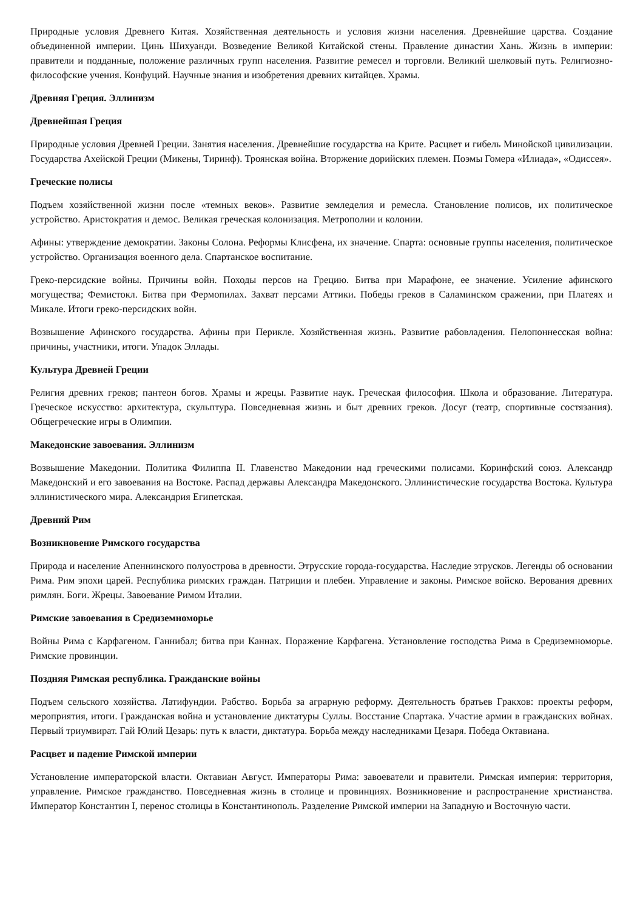Природные условия Древнего Китая. Хозяйственная деятельность и условия жизни населения. Древнейшие царства. Создание объединенной империи. Цинь Шихуанди. Возведение Великой Китайской стены. Правление династии Хань. Жизнь в империи: правители и подданные, положение различных групп населения. Развитие ремесел и торговли. Великий шелковый путь. Религиозно-философские учения. Конфуций. Научные знания и изобретения древних китайцев. Храмы.
Древняя Греция. Эллинизм
Древнейшая Греция
Природные условия Древней Греции. Занятия населения. Древнейшие государства на Крите. Расцвет и гибель Минойской цивилизации. Государства Ахейской Греции (Микены, Тиринф). Троянская война. Вторжение дорийских племен. Поэмы Гомера «Илиада», «Одиссея».
Греческие полисы
Подъем хозяйственной жизни после «темных веков». Развитие земледелия и ремесла. Становление полисов, их политическое устройство. Аристократия и демос. Великая греческая колонизация. Метрополии и колонии.
Афины: утверждение демократии. Законы Солона. Реформы Клисфена, их значение. Спарта: основные группы населения, политическое устройство. Организация военного дела. Спартанское воспитание.
Греко-персидские войны. Причины войн. Походы персов на Грецию. Битва при Марафоне, ее значение. Усиление афинского могущества; Фемистокл. Битва при Фермопилах. Захват персами Аттики. Победы греков в Саламинском сражении, при Платеях и Микале. Итоги греко-персидских войн.
Возвышение Афинского государства. Афины при Перикле. Хозяйственная жизнь. Развитие рабовладения. Пелопоннесская война: причины, участники, итоги. Упадок Эллады.
Культура Древней Греции
Религия древних греков; пантеон богов. Храмы и жрецы. Развитие наук. Греческая философия. Школа и образование. Литература. Греческое искусство: архитектура, скульптура. Повседневная жизнь и быт древних греков. Досуг (театр, спортивные состязания). Общегреческие игры в Олимпии.
Македонские завоевания. Эллинизм
Возвышение Македонии. Политика Филиппа II. Главенство Македонии над греческими полисами. Коринфский союз. Александр Македонский и его завоевания на Востоке. Распад державы Александра Македонского. Эллинистические государства Востока. Культура эллинистического мира. Александрия Египетская.
Древний Рим
Возникновение Римского государства
Природа и население Апеннинского полуострова в древности. Этрусские города-государства. Наследие этрусков. Легенды об основании Рима. Рим эпохи царей. Республика римских граждан. Патриции и плебеи. Управление и законы. Римское войско. Верования древних римлян. Боги. Жрецы. Завоевание Римом Италии.
Римские завоевания в Средиземноморье
Войны Рима с Карфагеном. Ганнибал; битва при Каннах. Поражение Карфагена. Установление господства Рима в Средиземноморье. Римские провинции.
Поздняя Римская республика. Гражданские войны
Подъем сельского хозяйства. Латифундии. Рабство. Борьба за аграрную реформу. Деятельность братьев Гракхов: проекты реформ, мероприятия, итоги. Гражданская война и установление диктатуры Суллы. Восстание Спартака. Участие армии в гражданских войнах. Первый триумвират. Гай Юлий Цезарь: путь к власти, диктатура. Борьба между наследниками Цезаря. Победа Октавиана.
Расцвет и падение Римской империи
Установление императорской власти. Октавиан Август. Императоры Рима: завоеватели и правители. Римская империя: территория, управление. Римское гражданство. Повседневная жизнь в столице и провинциях. Возникновение и распространение христианства. Император Константин I, перенос столицы в Константинополь. Разделение Римской империи на Западную и Восточную части.